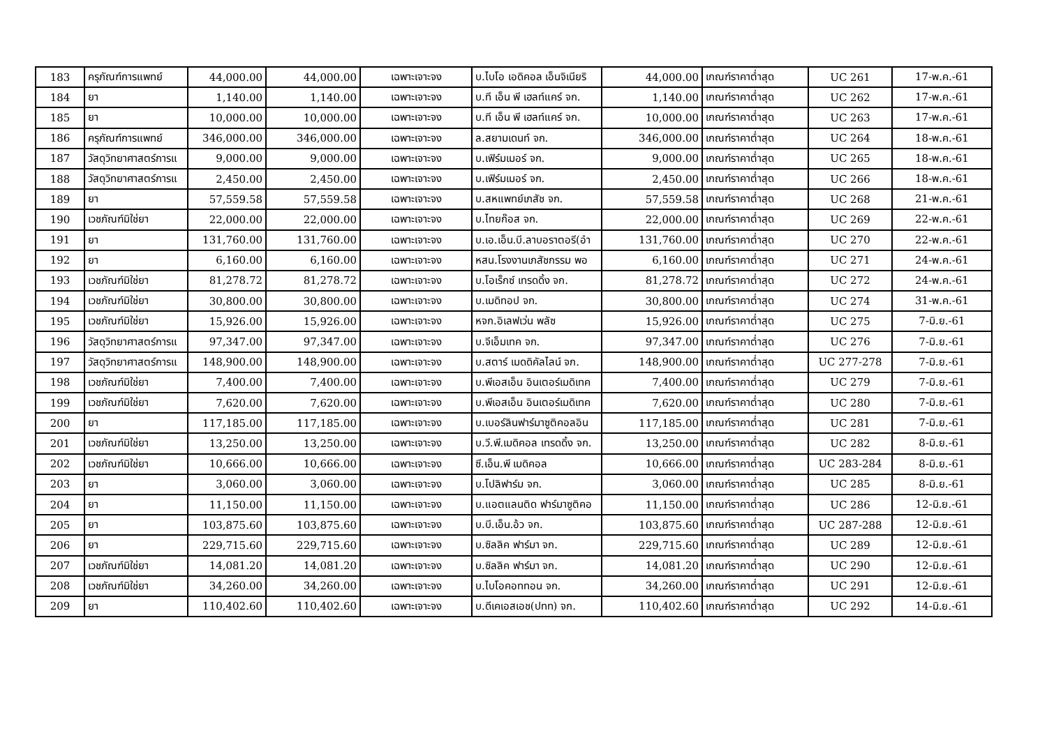| 183 | ครุภัณฑ์การแพทย์ | 44,000.00 | 44,000.00 | เฉพาะเจาะจง | บ.ไบโอ เอดิคอล เอ็นจิเนียริ | 44,000.00 | เกณฑ์ราคาต่ำสุด | UC 261 | 17-พ.ค.-61 |
| 184 | ยา | 1,140.00 | 1,140.00 | เฉพาะเจาะจง | บ.ที เอ็น พี เฮลท์แคร์ จก. | 1,140.00 | เกณฑ์ราคาต่ำสุด | UC 262 | 17-พ.ค.-61 |
| 185 | ยา | 10,000.00 | 10,000.00 | เฉพาะเจาะจง | บ.ที เอ็น พี เฮลท์แคร์ จก. | 10,000.00 | เกณฑ์ราคาต่ำสุด | UC 263 | 17-พ.ค.-61 |
| 186 | ครุภัณฑ์การแพทย์ | 346,000.00 | 346,000.00 | เฉพาะเจาะจง | ล.สยามเดนท์ จก. | 346,000.00 | เกณฑ์ราคาต่ำสุด | UC 264 | 18-พ.ค.-61 |
| 187 | วัสดุวิทยาศาสตร์การแ | 9,000.00 | 9,000.00 | เฉพาะเจาะจง | บ.เฟิร์มเมอร์ จก. | 9,000.00 | เกณฑ์ราคาต่ำสุด | UC 265 | 18-พ.ค.-61 |
| 188 | วัสดุวิทยาศาสตร์การแ | 2,450.00 | 2,450.00 | เฉพาะเจาะจง | บ.เฟิร์มเมอร์ จก. | 2,450.00 | เกณฑ์ราคาต่ำสุด | UC 266 | 18-พ.ค.-61 |
| 189 | ยา | 57,559.58 | 57,559.58 | เฉพาะเจาะจง | บ.สหแพทย์เภสัช จก. | 57,559.58 | เกณฑ์ราคาต่ำสุด | UC 268 | 21-พ.ค.-61 |
| 190 | เวชภัณฑ์มิใช่ยา | 22,000.00 | 22,000.00 | เฉพาะเจาะจง | บ.ไทยก๊อส จก. | 22,000.00 | เกณฑ์ราคาต่ำสุด | UC 269 | 22-พ.ค.-61 |
| 191 | ยา | 131,760.00 | 131,760.00 | เฉพาะเจาะจง | บ.เอ.เอ็น.บี.ลาบอราตอรี(อำ | 131,760.00 | เกณฑ์ราคาต่ำสุด | UC 270 | 22-พ.ค.-61 |
| 192 | ยา | 6,160.00 | 6,160.00 | เฉพาะเจาะจง | หสน.โรงงานเภสัชกรรม พอ | 6,160.00 | เกณฑ์ราคาต่ำสุด | UC 271 | 24-พ.ค.-61 |
| 193 | เวชภัณฑ์มิใช่ยา | 81,278.72 | 81,278.72 | เฉพาะเจาะจง | บ.โอเร็กซ์ เทรดดิ้ง จก. | 81,278.72 | เกณฑ์ราคาต่ำสุด | UC 272 | 24-พ.ค.-61 |
| 194 | เวชภัณฑ์มิใช่ยา | 30,800.00 | 30,800.00 | เฉพาะเจาะจง | บ.เมดิทอป จก. | 30,800.00 | เกณฑ์ราคาต่ำสุด | UC 274 | 31-พ.ค.-61 |
| 195 | เวชภัณฑ์มิใช่ยา | 15,926.00 | 15,926.00 | เฉพาะเจาะจง | หจก.อิเลฟเว่น พลัซ | 15,926.00 | เกณฑ์ราคาต่ำสุด | UC 275 | 7-มิ.ย.-61 |
| 196 | วัสดุวิทยาศาสตร์การแ | 97,347.00 | 97,347.00 | เฉพาะเจาะจง | บ.จีเอ็มเทค จก. | 97,347.00 | เกณฑ์ราคาต่ำสุด | UC 276 | 7-มิ.ย.-61 |
| 197 | วัสดุวิทยาศาสตร์การแ | 148,900.00 | 148,900.00 | เฉพาะเจาะจง | บ.สตาร์ เมดดิคัลไลน์ จก. | 148,900.00 | เกณฑ์ราคาต่ำสุด | UC 277-278 | 7-มิ.ย.-61 |
| 198 | เวชภัณฑ์มิใช่ยา | 7,400.00 | 7,400.00 | เฉพาะเจาะจง | บ.พีเอสเอ็น อินเตอร์เมดิเทค | 7,400.00 | เกณฑ์ราคาต่ำสุด | UC 279 | 7-มิ.ย.-61 |
| 199 | เวชภัณฑ์มิใช่ยา | 7,620.00 | 7,620.00 | เฉพาะเจาะจง | บ.พีเอสเอ็น อินเตอร์เมดิเทค | 7,620.00 | เกณฑ์ราคาต่ำสุด | UC 280 | 7-มิ.ย.-61 |
| 200 | ยา | 117,185.00 | 117,185.00 | เฉพาะเจาะจง | บ.เบอร์ลินฟาร์มาซูติคอลอิน | 117,185.00 | เกณฑ์ราคาต่ำสุด | UC 281 | 7-มิ.ย.-61 |
| 201 | เวชภัณฑ์มิใช่ยา | 13,250.00 | 13,250.00 | เฉพาะเจาะจง | บ.วี.พี.เมดิคอล เทรดดิ้ง จก. | 13,250.00 | เกณฑ์ราคาต่ำสุด | UC 282 | 8-มิ.ย.-61 |
| 202 | เวชภัณฑ์มิใช่ยา | 10,666.00 | 10,666.00 | เฉพาะเจาะจง | ซี.เอ็น.พี เมดิคอล | 10,666.00 | เกณฑ์ราคาต่ำสุด | UC 283-284 | 8-มิ.ย.-61 |
| 203 | ยา | 3,060.00 | 3,060.00 | เฉพาะเจาะจง | บ.โปลิฟาร์ม จก. | 3,060.00 | เกณฑ์ราคาต่ำสุด | UC 285 | 8-มิ.ย.-61 |
| 204 | ยา | 11,150.00 | 11,150.00 | เฉพาะเจาะจง | บ.แอตแลนติด ฟาร์มาซูติคอ | 11,150.00 | เกณฑ์ราคาต่ำสุด | UC 286 | 12-มิ.ย.-61 |
| 205 | ยา | 103,875.60 | 103,875.60 | เฉพาะเจาะจง | บ.บี.เอ็น.อ้ว จก. | 103,875.60 | เกณฑ์ราคาต่ำสุด | UC 287-288 | 12-มิ.ย.-61 |
| 206 | ยา | 229,715.60 | 229,715.60 | เฉพาะเจาะจง | บ.ซิลลิค ฟาร์มา จก. | 229,715.60 | เกณฑ์ราคาต่ำสุด | UC 289 | 12-มิ.ย.-61 |
| 207 | เวชภัณฑ์มิใช่ยา | 14,081.20 | 14,081.20 | เฉพาะเจาะจง | บ.ซิลลิค ฟาร์มา จก. | 14,081.20 | เกณฑ์ราคาต่ำสุด | UC 290 | 12-มิ.ย.-61 |
| 208 | เวชภัณฑ์มิใช่ยา | 34,260.00 | 34,260.00 | เฉพาะเจาะจง | บ.ไบโอคอททอน จก. | 34,260.00 | เกณฑ์ราคาต่ำสุด | UC 291 | 12-มิ.ย.-61 |
| 209 | ยา | 110,402.60 | 110,402.60 | เฉพาะเจาะจง | บ.ดีเคเอสเอช(ปทท) จก. | 110,402.60 | เกณฑ์ราคาต่ำสุด | UC 292 | 14-มิ.ย.-61 |